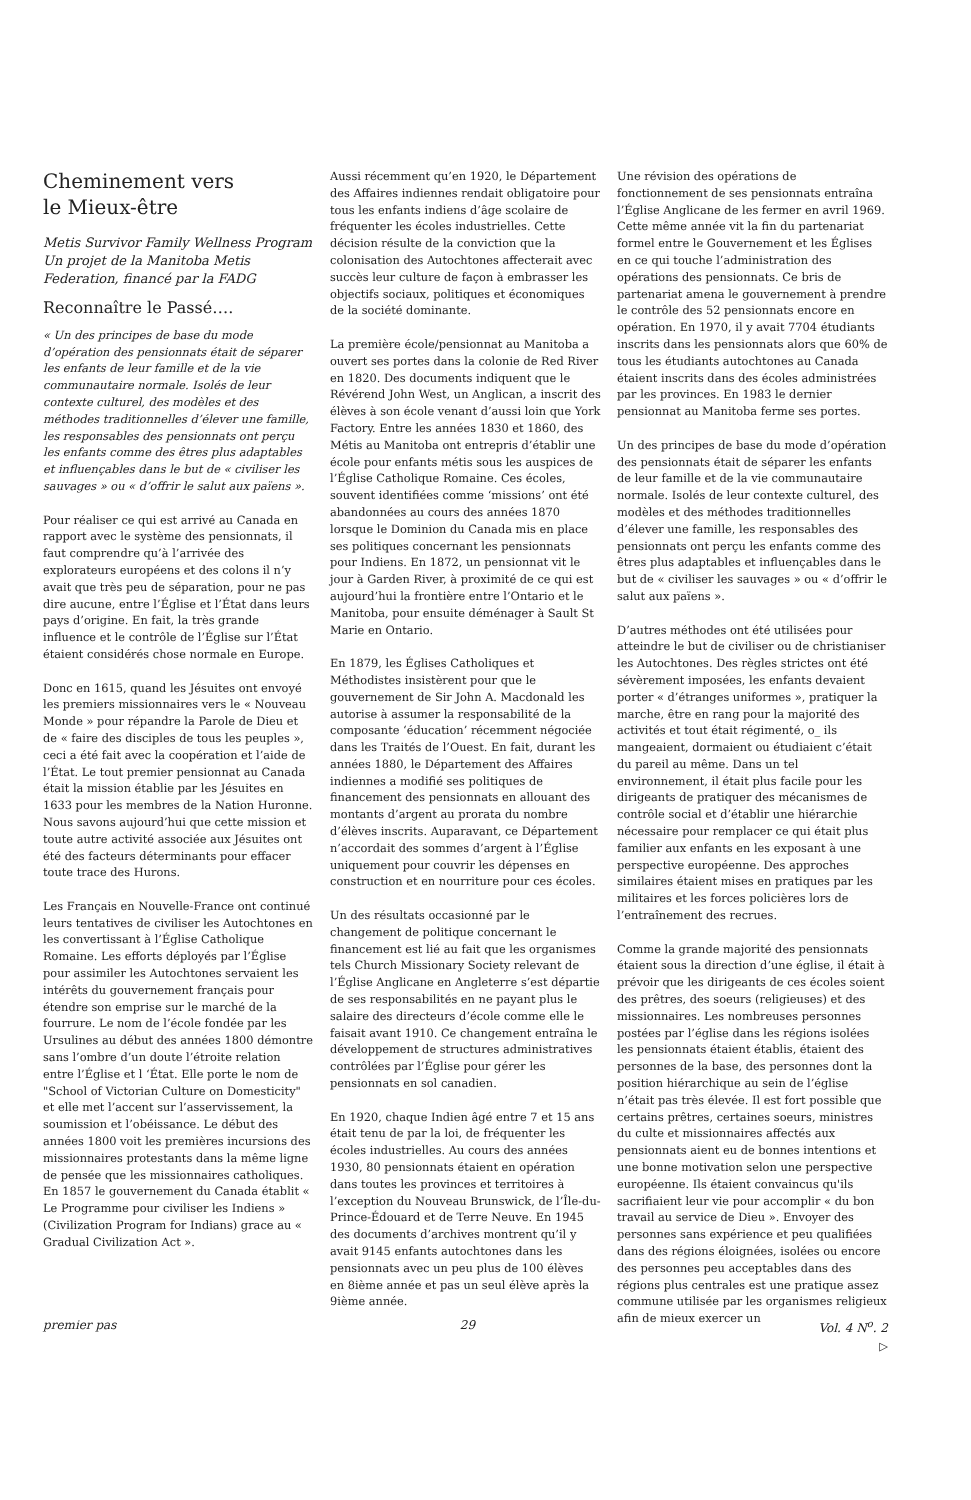Cheminement vers
le Mieux-être
Metis Survivor Family Wellness Program
Un projet de la Manitoba Metis Federation, financé par la FADG
Reconnaître le Passé….
« Un des principes de base du mode d’opération des pensionnats était de séparer les enfants de leur famille et de la vie communautaire normale. Isolés de leur contexte culturel, des modèles et des méthodes traditionnelles d’élever une famille, les responsables des pensionnats ont perçu les enfants comme des êtres plus adaptables et influençables dans le but de « civiliser les sauvages » ou « d’offrir le salut aux païens ».
Pour réaliser ce qui est arrivé au Canada en rapport avec le système des pensionnats, il faut comprendre qu’à l’arrivée des explorateurs européens et des colons il n’y avait que très peu de séparation, pour ne pas dire aucune, entre l’Église et l’État dans leurs pays d’origine. En fait, la très grande influence et le contrôle de l’Église sur l’État étaient considérés chose normale en Europe.
Donc en 1615, quand les Jésuites ont envoyé les premiers missionnaires vers le « Nouveau Monde » pour répandre la Parole de Dieu et de « faire des disciples de tous les peuples », ceci a été fait avec la coopération et l’aide de l’État. Le tout premier pensionnat au Canada était la mission établie par les Jésuites en 1633 pour les membres de la Nation Huronne. Nous savons aujourd’hui que cette mission et toute autre activité associée aux Jésuites ont été des facteurs déterminants pour effacer toute trace des Hurons.
Les Français en Nouvelle-France ont continué leurs tentatives de civiliser les Autochtones en les convertissant à l’Église Catholique Romaine. Les efforts déployés par l’Église pour assimiler les Autochtones servaient les intérêts du gouvernement français pour étendre son emprise sur le marché de la fourrure. Le nom de l’école fondée par les Ursulines au début des années 1800 démontre sans l’ombre d’un doute l’étroite relation entre l’Église et l ‘État. Elle porte le nom de
"School of Victorian Culture on Domesticity" et elle met l’accent sur l’asservissement, la soumission et l’obéissance. Le début des années 1800 voit les premières incursions des missionnaires protestants dans la même ligne de pensée que les missionnaires catholiques. En 1857 le gouvernement du Canada établit « Le Programme pour civiliser les Indiens » (Civilization Program for Indians) grace au « Gradual Civilization Act ».
Aussi récemment qu’en 1920, le Département des Affaires indiennes rendait obligatoire pour tous les enfants indiens d’âge scolaire de fréquenter les écoles industrielles. Cette décision résulte de la conviction que la colonisation des Autochtones affecterait avec succès leur culture de façon à embrasser les objectifs sociaux, politiques et économiques de la société dominante.
La première école/pensionnat au Manitoba a ouvert ses portes dans la colonie de Red River en 1820. Des documents indiquent que le Révérend John West, un Anglican, a inscrit des élèves à son école venant d’aussi loin que York Factory. Entre les années 1830 et 1860, des Métis au Manitoba ont entrepris d’établir une école pour enfants métis sous les auspices de l’Église Catholique Romaine. Ces écoles, souvent identifiées comme ‘missions’ ont été abandonnées au cours des années 1870 lorsque le Dominion du Canada mis en place ses politiques concernant les pensionnats pour Indiens. En 1872, un pensionnat vit le jour à Garden River, à proximité de ce qui est aujourd’hui la frontière entre l’Ontario et le Manitoba, pour ensuite déménager à Sault St Marie en Ontario.
En 1879, les Églises Catholiques et Méthodistes insistèrent pour que le gouvernement de Sir John A. Macdonald les autorise à assumer la responsabilité de la composante ‘éducation’ récemment négociée dans les Traités de l’Ouest. En fait, durant les années 1880, le Département des Affaires indiennes a modifié ses politiques de financement des pensionnats en allouant des montants d’argent au prorata du nombre d’élèves inscrits. Auparavant, ce Département n’accordait des sommes d’argent à l’Église uniquement pour couvrir les dépenses en construction et en nourriture pour ces écoles.
Un des résultats occasionné par le changement de politique concernant le financement est lié au fait que les organismes tels Church Missionary Society relevant de l’Église Anglicane en Angleterre s’est départie de ses responsabilités en ne payant plus le salaire des directeurs d’école comme elle le faisait avant 1910. Ce changement entraîna le développement de structures administratives contrôlées par l’Église pour gérer les pensionnats en sol canadien.
En 1920, chaque Indien âgé entre 7 et 15 ans était tenu de par la loi, de fréquenter les écoles industrielles. Au cours des années 1930, 80 pensionnats étaient en opération dans toutes les provinces et territoires à l’exception du Nouveau Brunswick, de l’Île-du-Prince-Édouard et de Terre Neuve. En 1945 des documents d’archives montrent qu’il y avait 9145 enfants autochtones dans les pensionnats avec un peu plus de 100 élèves en 8ième année et pas un seul élève après la 9ième année.
Une révision des opérations de fonctionnement de ses pensionnats entraîna l’Église Anglicane de les fermer en avril 1969. Cette même année vit la fin du partenariat formel entre le Gouvernement et les Églises en ce qui touche l’administration des opérations des pensionnats. Ce bris de partenariat amena le gouvernement à prendre le contrôle des 52 pensionnats encore en opération. En 1970, il y avait 7704 étudiants inscrits dans les pensionnats alors que 60% de tous les étudiants autochtones au Canada étaient inscrits dans des écoles administrées par les provinces. En 1983 le dernier pensionnat au Manitoba ferme ses portes.
Un des principes de base du mode d’opération des pensionnats était de séparer les enfants de leur famille et de la vie communautaire normale. Isolés de leur contexte culturel, des modèles et des méthodes traditionnelles d’élever une famille, les responsables des pensionnats ont perçu les enfants comme des êtres plus adaptables et influençables dans le but de « civiliser les sauvages » ou « d’offrir le salut aux païens ».
D’autres méthodes ont été utilisées pour atteindre le but de civiliser ou de christianiser les Autochtones. Des règles strictes ont été sévèrement imposées, les enfants devaient porter « d’étranges uniformes », pratiquer la marche, être en rang pour la majorité des activités et tout était régimenté, o_ ils mangeaient, dormaient ou étudiaient c’était du pareil au même. Dans un tel environnement, il était plus facile pour les dirigeants de pratiquer des mécanismes de contrôle social et d’établir une hiérarchie nécessaire pour remplacer ce qui était plus familier aux enfants en les exposant à une perspective européenne. Des approches similaires étaient mises en pratiques par les militaires et les forces policières lors de l’entraînement des recrues.
Comme la grande majorité des pensionnats étaient sous la direction d’une église, il était à prévoir que les dirigeants de ces écoles soient des prêtres, des soeurs (religieuses) et des missionnaires. Les nombreuses personnes postées par l’église dans les régions isolées les pensionnats étaient établis, étaient des personnes de la base, des personnes dont la position hiérarchique au sein de l’église n’était pas très élevée. Il est fort possible que certains prêtres, certaines soeurs, ministres du culte et missionnaires affectés aux pensionnats aient eu de bonnes intentions et une bonne motivation selon une perspective européenne. Ils étaient convaincus qu'ils sacrifiaient leur vie pour accomplir « du bon travail au service de Dieu ». Envoyer des personnes sans expérience et peu qualifiées dans des régions éloignées, isolées ou encore des personnes peu acceptables dans des régions plus centrales est une pratique assez commune utilisée par les organismes religieux afin de mieux exercer un
▷
premier pas 29 Vol. 4 N<sup>o</sup>. 2